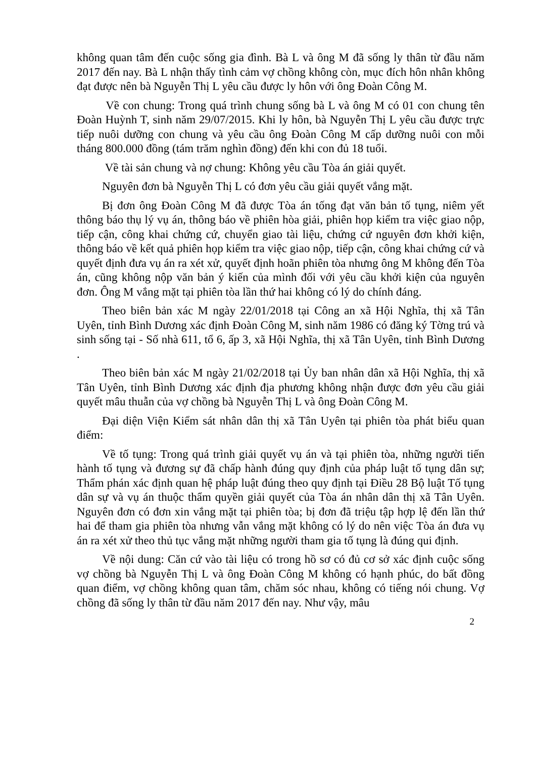không quan tâm đến cuộc sống gia đình. Bà L và ông M đã sống ly thân từ đầu năm 2017 đến nay. Bà L nhận thấy tình cảm vợ chồng không còn, mục đích hôn nhân không đạt được nên bà Nguyễn Thị L yêu cầu được ly hôn với ông Đoàn Công M.
Về con chung: Trong quá trình chung sống bà L và ông M có 01 con chung tên Đoàn Huỳnh T, sinh năm 29/07/2015. Khi ly hôn, bà Nguyễn Thị L yêu cầu được trực tiếp nuôi dưỡng con chung và yêu cầu ông Đoàn Công M cấp dưỡng nuôi con mỗi tháng 800.000 đồng (tám trăm nghìn đồng) đến khi con đủ 18 tuổi.
Về tài sản chung và nợ chung: Không yêu cầu Tòa án giải quyết.
Nguyên đơn bà Nguyễn Thị L có đơn yêu cầu giải quyết vắng mặt.
Bị đơn ông Đoàn Công M đã được Tòa án tống đạt văn bản tố tụng, niêm yết thông báo thụ lý vụ án, thông báo về phiên hòa giải, phiên họp kiểm tra việc giao nộp, tiếp cận, công khai chứng cứ, chuyển giao tài liệu, chứng cứ nguyên đơn khởi kiện, thông báo về kết quả phiên họp kiểm tra việc giao nộp, tiếp cận, công khai chứng cứ và quyết định đưa vụ án ra xét xử, quyết định hoãn phiên tòa nhưng ông M không đến Tòa án, cũng không nộp văn bản ý kiến của mình đối với yêu cầu khởi kiện của nguyên đơn. Ông M vắng mặt tại phiên tòa lần thứ hai không có lý do chính đáng.
Theo biên bản xác M ngày 22/01/2018 tại Công an xã Hội Nghĩa, thị xã Tân Uyên, tỉnh Bình Dương xác định Đoàn Công M, sinh năm 1986 có đăng ký Tờng trú và sinh sống tại - Số nhà 611, tổ 6, ấp 3, xã Hội Nghĩa, thị xã Tân Uyên, tỉnh Bình Dương .
Theo biên bản xác M ngày 21/02/2018 tại Ủy ban nhân dân xã Hội Nghĩa, thị xã Tân Uyên, tỉnh Bình Dương xác định địa phương không nhận được đơn yêu cầu giải quyết mâu thuẫn của vợ chồng bà Nguyễn Thị L và ông Đoàn Công M.
Đại diện Viện Kiểm sát nhân dân thị xã Tân Uyên tại phiên tòa phát biểu quan điểm:
Về tố tụng: Trong quá trình giải quyết vụ án và tại phiên tòa, những người tiến hành tố tụng và đương sự đã chấp hành đúng quy định của pháp luật tố tụng dân sự; Thẩm phán xác định quan hệ pháp luật đúng theo quy định tại Điều 28 Bộ luật Tố tụng dân sự và vụ án thuộc thẩm quyền giải quyết của Tòa án nhân dân thị xã Tân Uyên. Nguyên đơn có đơn xin vắng mặt tại phiên tòa; bị đơn đã triệu tập hợp lệ đến lần thứ hai để tham gia phiên tòa nhưng vẫn vắng mặt không có lý do nên việc Tòa án đưa vụ án ra xét xử theo thủ tục vắng mặt những người tham gia tố tụng là đúng qui định.
Về nội dung: Căn cứ vào tài liệu có trong hồ sơ có đủ cơ sở xác định cuộc sống vợ chồng bà Nguyễn Thị L và ông Đoàn Công M không có hạnh phúc, do bất đồng quan điểm, vợ chồng không quan tâm, chăm sóc nhau, không có tiếng nói chung. Vợ chồng đã sống ly thân từ đầu năm 2017 đến nay. Như vậy, mâu
2